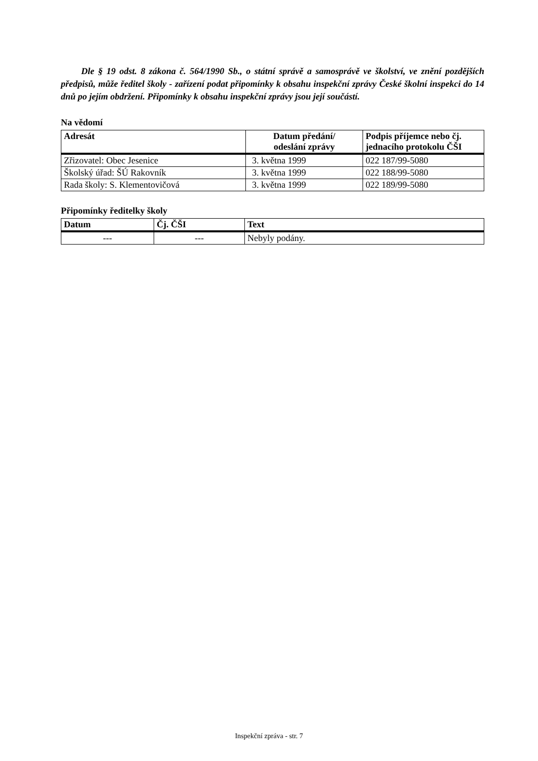Dle § 19 odst. 8 zákona č. 564/1990 Sb., o státní správě a samosprávě ve školství, ve znění pozdějších předpisů, může ředitel školy - zařízení podat připomínky k obsahu inspekční zprávy České školní inspekci do 14 dnů po jejím obdržení. Připomínky k obsahu inspekční zprávy jsou její součástí.
Na vědomí
| Adresát | Datum předání/ odeslání zprávy | Podpis příjemce nebo čj. jednacího protokolu ČŠI |
| --- | --- | --- |
| Zřizovatel: Obec Jesenice | 3. května 1999 | 022 187/99-5080 |
| Školský úřad: ŠÚ Rakovník | 3. května 1999 | 022 188/99-5080 |
| Rada školy: S. Klementovičová | 3. května 1999 | 022 189/99-5080 |
Připomínky ředitelky školy
| Datum | Čj. ČŠI | Text |
| --- | --- | --- |
| --- | --- | Nebyly podány. |
Inspekční zpráva - str. 7